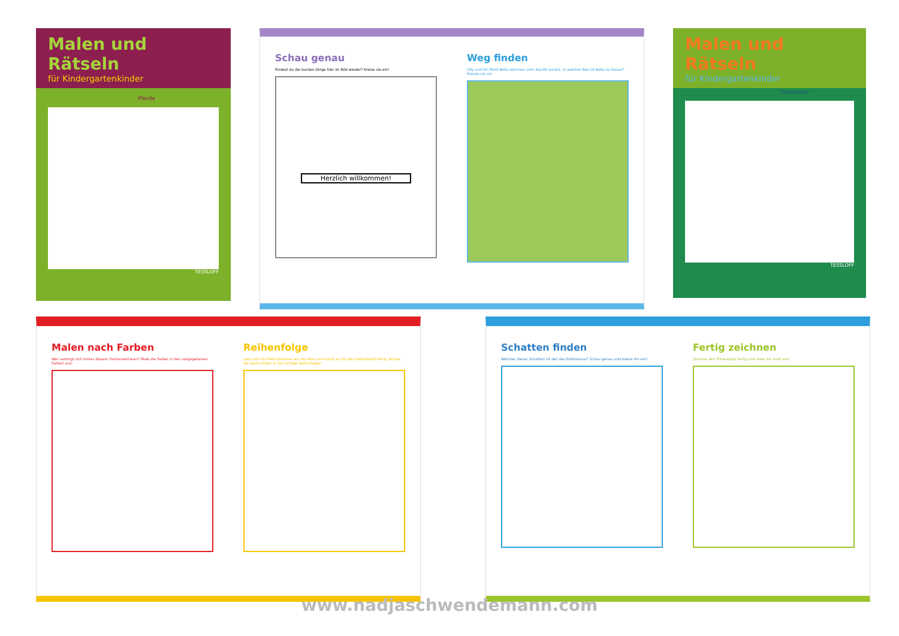Malen und Rätseln
für Kindergartenkinder
Pferde
TESSLOFF
Schau genau
Findest du die bunten Dinge hier im Bild wieder? Kreise sie ein!
Herzlich willkommen!
Weg finden
Lilly und ihr Pferd Bella kommen vom Ausritt zurück. In welcher Box ist Bella zu Hause? Kreuze sie an!
Malen und Rätseln
für Kindergartenkinder
Dinosaurier
TESSLOFF
Malen nach Farben
Wer verbirgt sich hinter diesem Formenwirrwarr? Male die Felder in den vorgegebenen Farben aus!
Reihenfolge
Lena holt ihr Pferd Brownie aus der Box und macht es für den Geländeritt fertig. Bringe die sechs Bilder in die richtige Reihenfolge!
Schatten finden
Welcher dieser Schatten ist der des Eodromaus? Schau genau und kreise ihn ein!
Fertig zeichnen
Zeichne den Triceratops fertig und male ihn bunt aus!
www.nadjaschwendemann.com